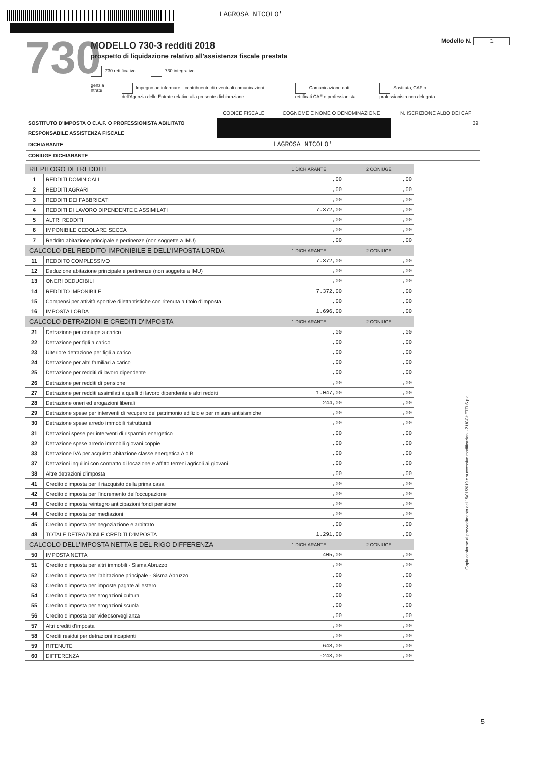LAGROSA NICOLO'
730
MODELLO 730-3 redditi 2018
prospetto di liquidazione relativo all'assistenza fiscale prestata
730 rettificativo 730 integrativo
genzia ntrate Impegno ad informare il contribuente di eventuali comunicazioni dell'Agenzia delle Entrate relative alla presente dichiarazione
Comunicazione dati rettificati CAF o professionista
Sostituto, CAF o professionista non delegato
Modello N. 1
| | CODICE FISCALE | COGNOME E NOME O DENOMINAZIONE | N. ISCRIZIONE ALBO DEI CAF |
| --- | --- | --- | --- |
| SOSTITUTO D'IMPOSTA O C.A.F. O PROFESSIONISTA ABILITATO | | | 39 |
| RESPONSABILE ASSISTENZA FISCALE | | | |
| DICHIARANTE | | LAGROSA NICOLO' | |
| CONIUGE DICHIARANTE | | | |
| RIEPILOGO DEI REDDITI | | 1 DICHIARANTE | 2 CONIUGE |
| --- | --- | --- | --- |
| 1 | REDDITI DOMINICALI | ,00 | ,00 |
| 2 | REDDITI AGRARI | ,00 | ,00 |
| 3 | REDDITI DEI FABBRICATI | ,00 | ,00 |
| 4 | REDDITI DI LAVORO DIPENDENTE E ASSIMILATI | 7.372,00 | ,00 |
| 5 | ALTRI REDDITI | ,00 | ,00 |
| 6 | IMPONIBILE CEDOLARE SECCA | ,00 | ,00 |
| 7 | Reddito abitazione principale e pertinenze (non soggette a IMU) | ,00 | ,00 |
| CALCOLO DEL REDDITO IMPONIBILE E DELL'IMPOSTA LORDA | | 1 DICHIARANTE | 2 CONIUGE |
| 11 | REDDITO COMPLESSIVO | 7.372,00 | ,00 |
| 12 | Deduzione abitazione principale e pertinenze (non soggette a IMU) | ,00 | ,00 |
| 13 | ONERI DEDUCIBILI | ,00 | ,00 |
| 14 | REDDITO IMPONIBILE | 7.372,00 | ,00 |
| 15 | Compensi per attività sportive dilettantistiche con ritenuta a titolo d'imposta | ,00 | ,00 |
| 16 | IMPOSTA LORDA | 1.696,00 | ,00 |
| CALCOLO DETRAZIONI E CREDITI D'IMPOSTA | | 1 DICHIARANTE | 2 CONIUGE |
| 21 | Detrazione per coniuge a carico | ,00 | ,00 |
| 22 | Detrazione per figli a carico | ,00 | ,00 |
| 23 | Ulteriore detrazione per figli a carico | ,00 | ,00 |
| 24 | Detrazione per altri familiari a carico | ,00 | ,00 |
| 25 | Detrazione per redditi di lavoro dipendente | ,00 | ,00 |
| 26 | Detrazione per redditi di pensione | ,00 | ,00 |
| 27 | Detrazione per redditi assimilati a quelli di lavoro dipendente e altri redditi | 1.047,00 | ,00 |
| 28 | Detrazione oneri ed erogazioni liberali | 244,00 | ,00 |
| 29 | Detrazione spese per interventi di recupero del patrimonio edilizio e per misure antisismiche | ,00 | ,00 |
| 30 | Detrazione spese arredo immobili ristrutturati | ,00 | ,00 |
| 31 | Detrazioni spese per interventi di risparmio energetico | ,00 | ,00 |
| 32 | Detrazione spese arredo immobili giovani coppie | ,00 | ,00 |
| 33 | Detrazione IVA per acquisto abitazione classe energetica A o B | ,00 | ,00 |
| 37 | Detrazioni inquilini con contratto di locazione e affitto terreni agricoli ai giovani | ,00 | ,00 |
| 38 | Altre detrazioni d'imposta | ,00 | ,00 |
| 41 | Credito d'imposta per il riacquisto della prima casa | ,00 | ,00 |
| 42 | Credito d'imposta per l'incremento dell'occupazione | ,00 | ,00 |
| 43 | Credito d'imposta reintegro anticipazioni fondi pensione | ,00 | ,00 |
| 44 | Credito d'imposta per mediazioni | ,00 | ,00 |
| 45 | Credito d'imposta per negoziazione e arbitrato | ,00 | ,00 |
| 48 | TOTALE DETRAZIONI E CREDITI D'IMPOSTA | 1.291,00 | ,00 |
| CALCOLO DELL'IMPOSTA NETTA E DEL RIGO DIFFERENZA | | 1 DICHIARANTE | 2 CONIUGE |
| 50 | IMPOSTA NETTA | 405,00 | ,00 |
| 51 | Credito d'imposta per altri immobili - Sisma Abruzzo | ,00 | ,00 |
| 52 | Credito d'imposta per l'abitazione principale - Sisma Abruzzo | ,00 | ,00 |
| 53 | Credito d'imposta per imposte pagate all'estero | ,00 | ,00 |
| 54 | Credito d'imposta per erogazioni cultura | ,00 | ,00 |
| 55 | Credito d'imposta per erogazioni scuola | ,00 | ,00 |
| 56 | Credito d'imposta per videosorveglianza | ,00 | ,00 |
| 57 | Altri crediti d'imposta | ,00 | ,00 |
| 58 | Crediti residui per detrazioni incapienti | ,00 | ,00 |
| 59 | RITENUTE | 648,00 | ,00 |
| 60 | DIFFERENZA | -243,00 | ,00 |
Copia conforme al provvedimento del 15/01/2019 e successive modificazioni - ZUCCHETTI S.p.a.
5